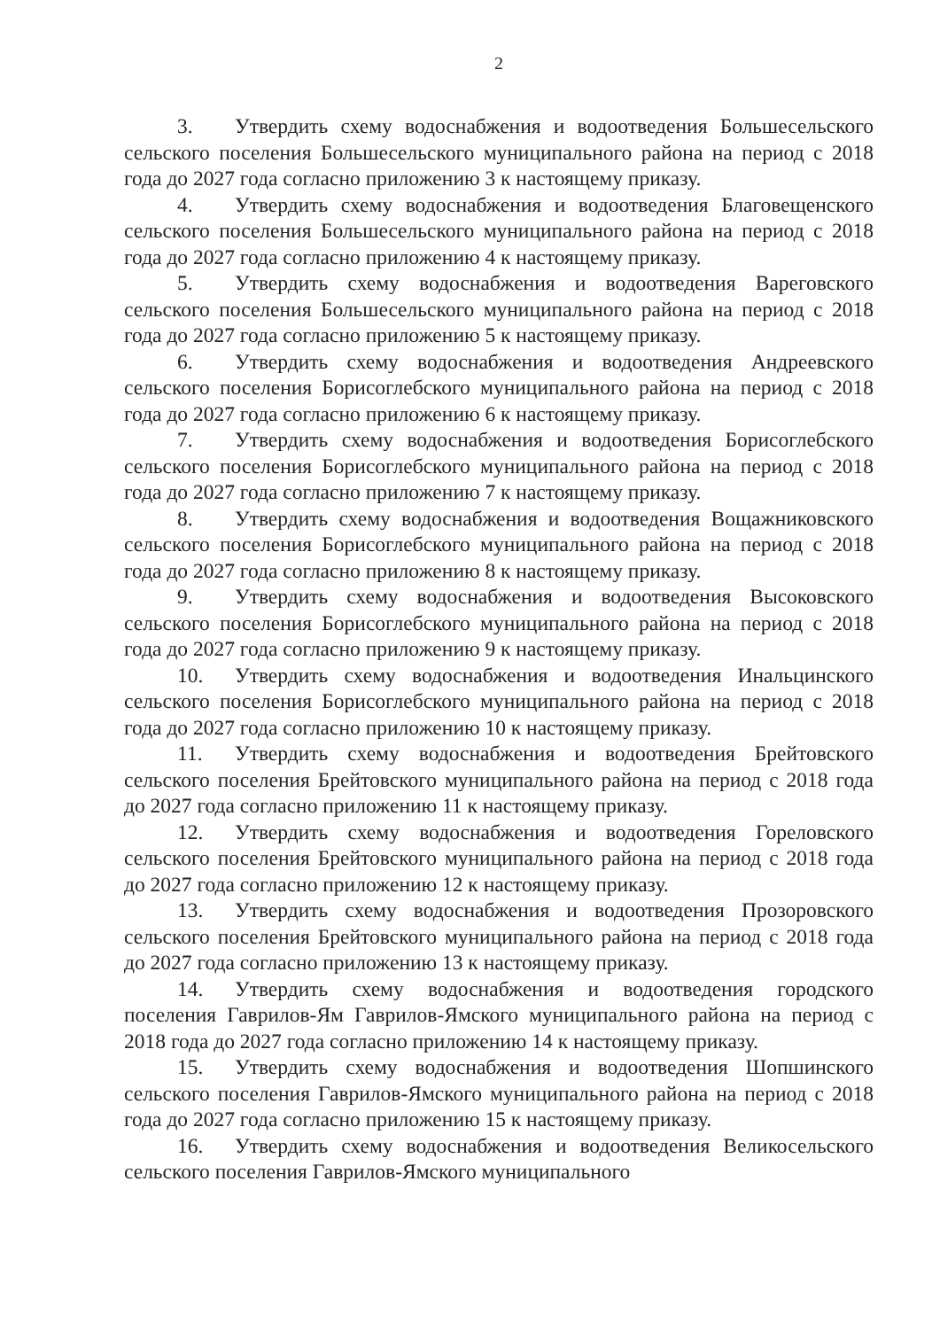2
3. Утвердить схему водоснабжения и водоотведения Большесельского сельского поселения Большесельского муниципального района на период с 2018 года до 2027 года согласно приложению 3 к настоящему приказу.
4. Утвердить схему водоснабжения и водоотведения Благовещенского сельского поселения Большесельского муниципального района на период с 2018 года до 2027 года согласно приложению 4 к настоящему приказу.
5. Утвердить схему водоснабжения и водоотведения Вареговского сельского поселения Большесельского муниципального района на период с 2018 года до 2027 года согласно приложению 5 к настоящему приказу.
6. Утвердить схему водоснабжения и водоотведения Андреевского сельского поселения Борисоглебского муниципального района на период с 2018 года до 2027 года согласно приложению 6 к настоящему приказу.
7. Утвердить схему водоснабжения и водоотведения Борисоглебского сельского поселения Борисоглебского муниципального района на период с 2018 года до 2027 года согласно приложению 7 к настоящему приказу.
8. Утвердить схему водоснабжения и водоотведения Вощажниковского сельского поселения Борисоглебского муниципального района на период с 2018 года до 2027 года согласно приложению 8 к настоящему приказу.
9. Утвердить схему водоснабжения и водоотведения Высоковского сельского поселения Борисоглебского муниципального района на период с 2018 года до 2027 года согласно приложению 9 к настоящему приказу.
10. Утвердить схему водоснабжения и водоотведения Инальцинского сельского поселения Борисоглебского муниципального района на период с 2018 года до 2027 года согласно приложению 10 к настоящему приказу.
11. Утвердить схему водоснабжения и водоотведения Брейтовского сельского поселения Брейтовского муниципального района на период с 2018 года до 2027 года согласно приложению 11 к настоящему приказу.
12. Утвердить схему водоснабжения и водоотведения Гореловского сельского поселения Брейтовского муниципального района на период с 2018 года до 2027 года согласно приложению 12 к настоящему приказу.
13. Утвердить схему водоснабжения и водоотведения Прозоровского сельского поселения Брейтовского муниципального района на период с 2018 года до 2027 года согласно приложению 13 к настоящему приказу.
14. Утвердить схему водоснабжения и водоотведения городского поселения Гаврилов-Ям Гаврилов-Ямского муниципального района на период с 2018 года до 2027 года согласно приложению 14 к настоящему приказу.
15. Утвердить схему водоснабжения и водоотведения Шопшинского сельского поселения Гаврилов-Ямского муниципального района на период с 2018 года до 2027 года согласно приложению 15 к настоящему приказу.
16. Утвердить схему водоснабжения и водоотведения Великосельского сельского поселения Гаврилов-Ямского муниципального